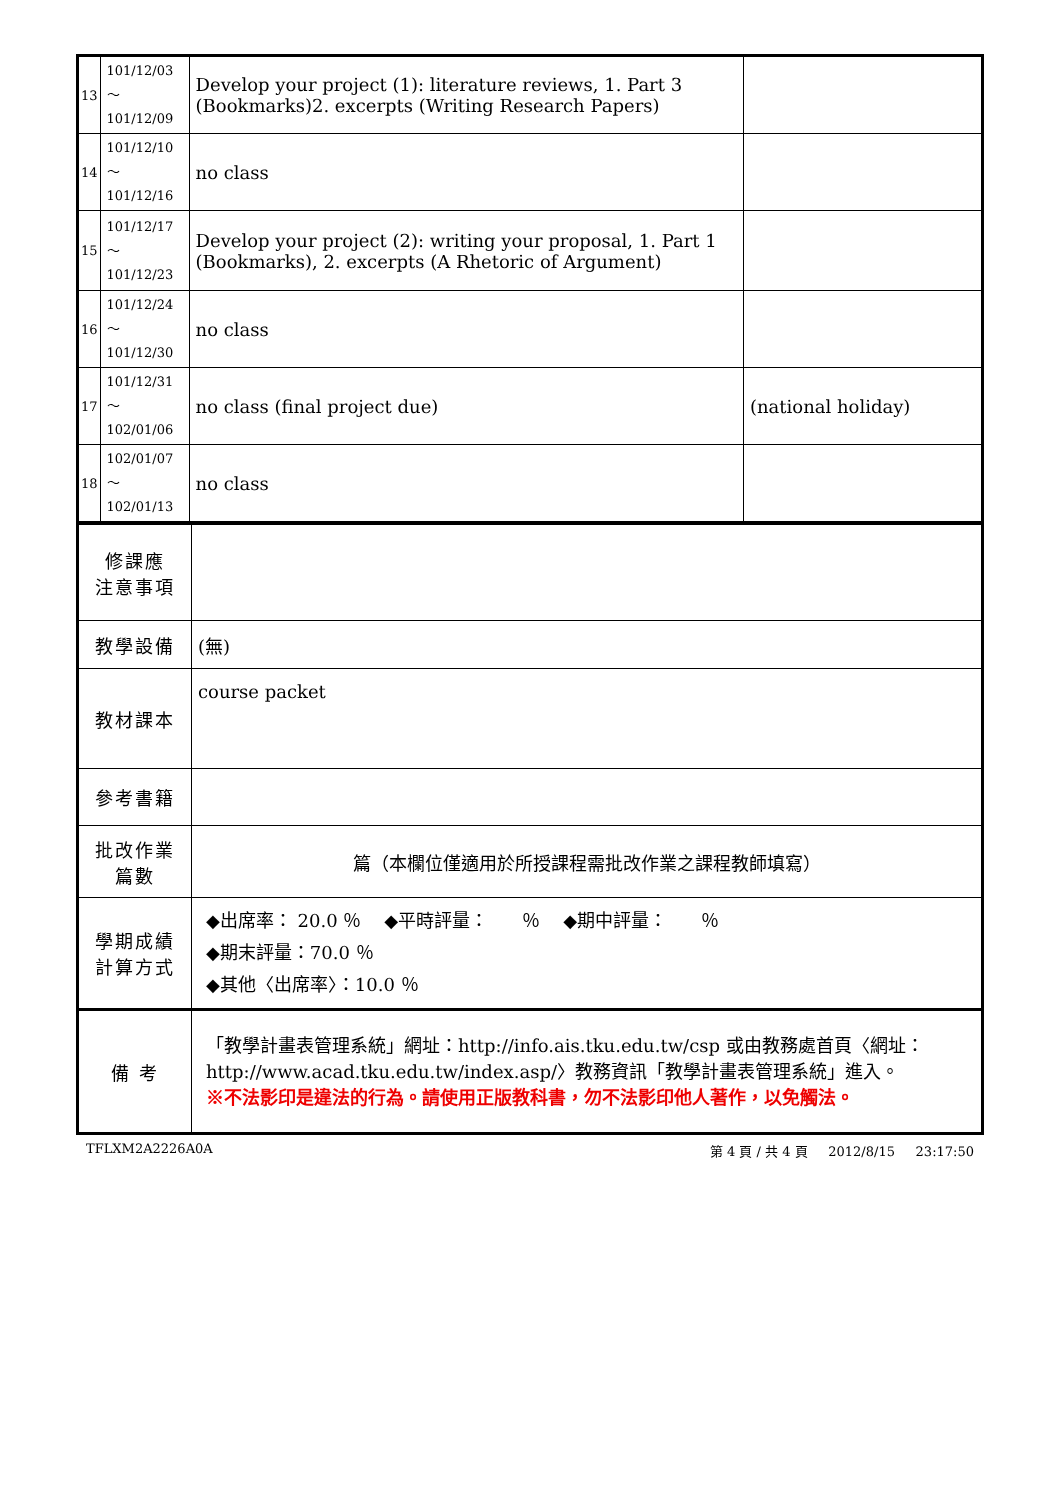| 13 | 101/12/03～ 101/12/09 | Develop your project (1): literature reviews, 1. Part 3 (Bookmarks)2. excerpts (Writing Research Papers) | |
| 14 | 101/12/10～ 101/12/16 | no class | |
| 15 | 101/12/17～ 101/12/23 | Develop your project (2): writing your proposal, 1. Part 1 (Bookmarks), 2. excerpts (A Rhetoric of Argument) | |
| 16 | 101/12/24～ 101/12/30 | no class | |
| 17 | 101/12/31～ 102/01/06 | no class (final project due) | (national holiday) |
| 18 | 102/01/07～ 102/01/13 | no class | |
| 修課應 注意事項 | |
| 教學設備 | (無) |
| 教材課本 | course packet |
| 參考書籍 | |
| 批改作業 篇數 | 篇（本欄位僅適用於所授課程需批改作業之課程教師填寫） |
| 學期成績 計算方式 | ◆出席率： 20.0 ％ ◆平時評量： ％ ◆期中評量： ％ ◆期末評量：70.0 ％ ◆其他〈出席率〉：10.0 ％ |
| 備 考 | 「教學計畫表管理系統」網址： http://info.ais.tku.edu.tw/csp 或由教務處首頁〈網址： http://www.acad.tku.edu.tw/index.asp/ 〉教務資訊「教學計畫表管理系統」進入。 ※不法影印是違法的行為。請使用正版教科書，勿不法影印他人著作，以免觸法。 |
TFLXM2A2226A0A 第 4 頁 / 共 4 頁 2012/8/15 23:17:50